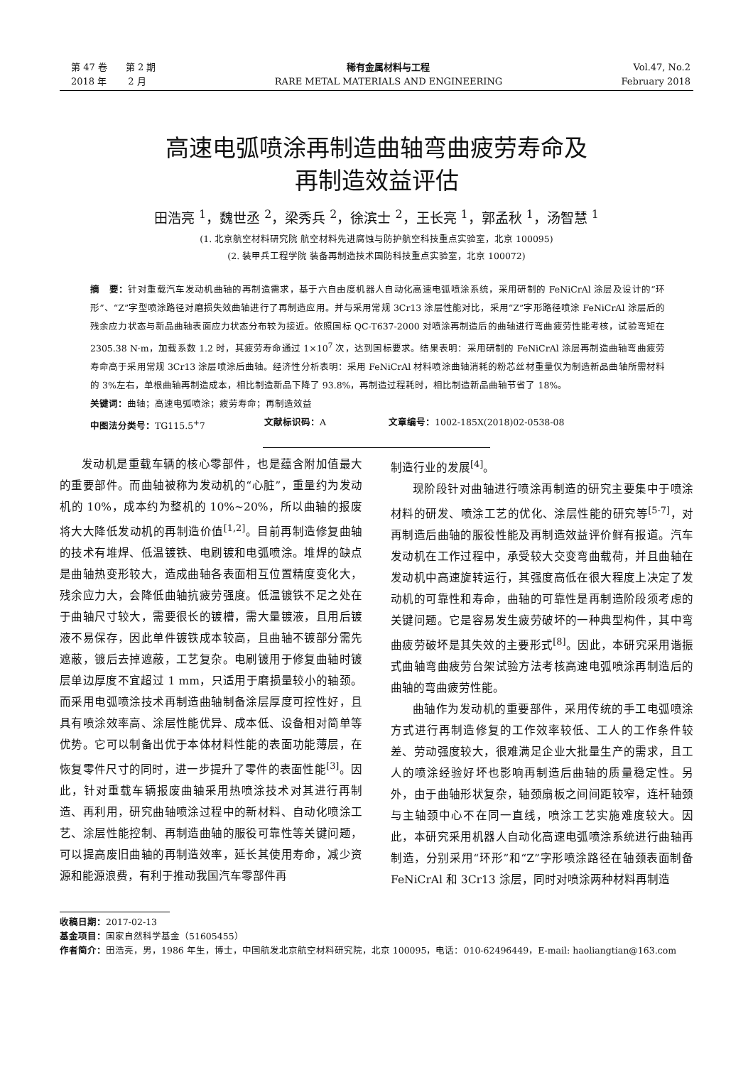第 47 卷　　第 2 期
2018 年　　 2 月
稀有金属材料与工程
RARE METAL MATERIALS AND ENGINEERING
Vol.47, No.2
February 2018
高速电弧喷涂再制造曲轴弯曲疲劳寿命及
再制造效益评估
田浩亮 <sup>1</sup>，魏世丞 <sup>2</sup>，梁秀兵 <sup>2</sup>，徐滨士 <sup>2</sup>，王长亮 <sup>1</sup>，郭孟秋 <sup>1</sup>，汤智慧 <sup>1</sup>
(1. 北京航空材料研究院 航空材料先进腐蚀与防护航空科技重点实验室，北京 100095)
(2. 装甲兵工程学院 装备再制造技术国防科技重点实验室，北京 100072)
摘　要：针对重载汽车发动机曲轴的再制造需求，基于六自由度机器人自动化高速电弧喷涂系统，采用研制的 FeNiCrAl 涂层及设计的“环形”、“Z”字型喷涂路径对磨损失效曲轴进行了再制造应用。并与采用常规 3Cr13 涂层性能对比，采用“Z”字形路径喷涂 FeNiCrAl 涂层后的残余应力状态与新品曲轴表面应力状态分布较为接近。依照国标 QC-T637-2000 对喷涂再制造后的曲轴进行弯曲疲劳性能考核，试验弯矩在 2305.38 N·m，加载系数 1.2 时，其疲劳寿命通过 1×10<sup>7</sup> 次，达到国标要求。结果表明：采用研制的 FeNiCrAl 涂层再制造曲轴弯曲疲劳寿命高于采用常规 3Cr13 涂层喷涂后曲轴。经济性分析表明：采用 FeNiCrAl 材料喷涂曲轴消耗的粉芯丝材重量仅为制造新品曲轴所需材料的 3%左右，单根曲轴再制造成本，相比制造新品下降了 93.8%，再制造过程耗时，相比制造新品曲轴节省了 18%。
关键词：曲轴；高速电弧喷涂；疲劳寿命；再制造效益
中图法分类号：TG115.5<sup>+</sup>7 文献标识码：A 文章编号：1002-185X(2018)02-0538-08
发动机是重载车辆的核心零部件，也是蕴含附加值最大的重要部件。而曲轴被称为发动机的“心脏”，重量约为发动机的 10%，成本约为整机的 10%~20%，所以曲轴的报废将大大降低发动机的再制造价值<sup>[1,2]</sup>。目前再制造修复曲轴的技术有堆焊、低温镀铁、电刷镀和电弧喷涂。堆焊的缺点是曲轴热变形较大，造成曲轴各表面相互位置精度变化大，残余应力大，会降低曲轴抗疲劳强度。低温镀铁不足之处在于曲轴尺寸较大，需要很长的镀槽，需大量镀液，且用后镀液不易保存，因此单件镀铁成本较高，且曲轴不镀部分需先遮蔽，镀后去掉遮蔽，工艺复杂。电刷镀用于修复曲轴时镀层单边厚度不宜超过 1 mm，只适用于磨损量较小的轴颈。而采用电弧喷涂技术再制造曲轴制备涂层厚度可控性好，且具有喷涂效率高、涂层性能优异、成本低、设备相对简单等优势。它可以制备出优于本体材料性能的表面功能薄层，在恢复零件尺寸的同时，进一步提升了零件的表面性能<sup>[3]</sup>。因此，针对重载车辆报废曲轴采用热喷涂技术对其进行再制造、再利用，研究曲轴喷涂过程中的新材料、自动化喷涂工艺、涂层性能控制、再制造曲轴的服役可靠性等关键问题，可以提高废旧曲轴的再制造效率，延长其使用寿命，减少资源和能源浪费，有利于推动我国汽车零部件再
制造行业的发展<sup>[4]</sup>。
现阶段针对曲轴进行喷涂再制造的研究主要集中于喷涂材料的研发、喷涂工艺的优化、涂层性能的研究等<sup>[5-7]</sup>，对再制造后曲轴的服役性能及再制造效益评价鲜有报道。汽车发动机在工作过程中，承受较大交变弯曲载荷，并且曲轴在发动机中高速旋转运行，其强度高低在很大程度上决定了发动机的可靠性和寿命，曲轴的可靠性是再制造阶段须考虑的关键问题。它是容易发生疲劳破坏的一种典型构件，其中弯曲疲劳破坏是其失效的主要形式<sup>[8]</sup>。因此，本研究采用谐振式曲轴弯曲疲劳台架试验方法考核高速电弧喷涂再制造后的曲轴的弯曲疲劳性能。
曲轴作为发动机的重要部件，采用传统的手工电弧喷涂方式进行再制造修复的工作效率较低、工人的工作条件较差、劳动强度较大，很难满足企业大批量生产的需求，且工人的喷涂经验好坏也影响再制造后曲轴的质量稳定性。另外，由于曲轴形状复杂，轴颈扇板之间间距较窄，连杆轴颈与主轴颈中心不在同一直线，喷涂工艺实施难度较大。因此，本研究采用机器人自动化高速电弧喷涂系统进行曲轴再制造，分别采用“环形”和“Z”字形喷涂路径在轴颈表面制备 FeNiCrAl 和 3Cr13 涂层，同时对喷涂两种材料再制造
收稿日期：2017-02-13
基金项目：国家自然科学基金（51605455）
作者简介：田浩亮，男，1986 年生，博士，中国航发北京航空材料研究院，北京 100095，电话：010-62496449，E-mail: haoliangtian@163.com